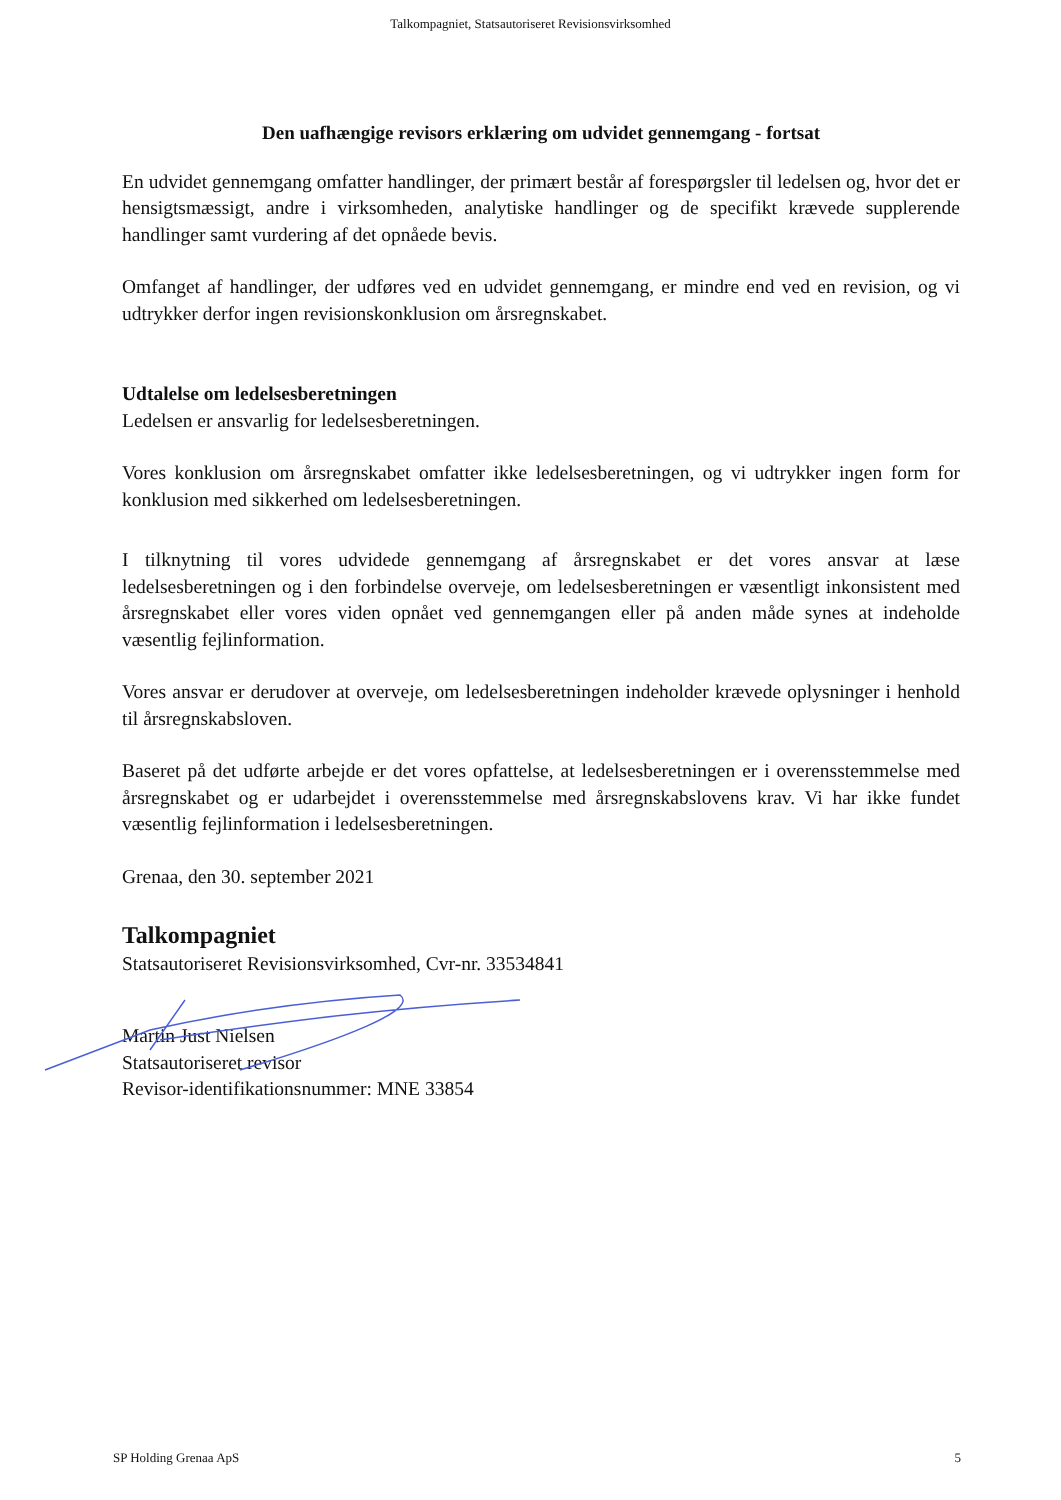Talkompagniet, Statsautoriseret Revisionsvirksomhed
Den uafhængige revisors erklæring om udvidet gennemgang - fortsat
En udvidet gennemgang omfatter handlinger, der primært består af forespørgsler til ledelsen og, hvor det er hensigtsmæssigt, andre i virksomheden, analytiske handlinger og de specifikt krævede supplerende handlinger samt vurdering af det opnåede bevis.
Omfanget af handlinger, der udføres ved en udvidet gennemgang, er mindre end ved en revision, og vi udtrykker derfor ingen revisionskonklusion om årsregnskabet.
Udtalelse om ledelsesberetningen
Ledelsen er ansvarlig for ledelsesberetningen.
Vores konklusion om årsregnskabet omfatter ikke ledelsesberetningen, og vi udtrykker ingen form for konklusion med sikkerhed om ledelsesberetningen.
I tilknytning til vores udvidede gennemgang af årsregnskabet er det vores ansvar at læse ledelsesberetningen og i den forbindelse overveje, om ledelsesberetningen er væsentligt inkonsistent med årsregnskabet eller vores viden opnået ved gennemgangen eller på anden måde synes at indeholde væsentlig fejlinformation.
Vores ansvar er derudover at overveje, om ledelsesberetningen indeholder krævede oplysninger i henhold til årsregnskabsloven.
Baseret på det udførte arbejde er det vores opfattelse, at ledelsesberetningen er i overensstemmelse med årsregnskabet og er udarbejdet i overensstemmelse med årsregnskabslovens krav. Vi har ikke fundet væsentlig fejlinformation i ledelsesberetningen.
Grenaa, den 30. september 2021
Talkompagniet
Statsautoriseret Revisionsvirksomhed, Cvr-nr. 33534841
Martin Just Nielsen
Statsautoriseret revisor
Revisor-identifikationsnummer: MNE 33854
SP Holding Grenaa ApS 5